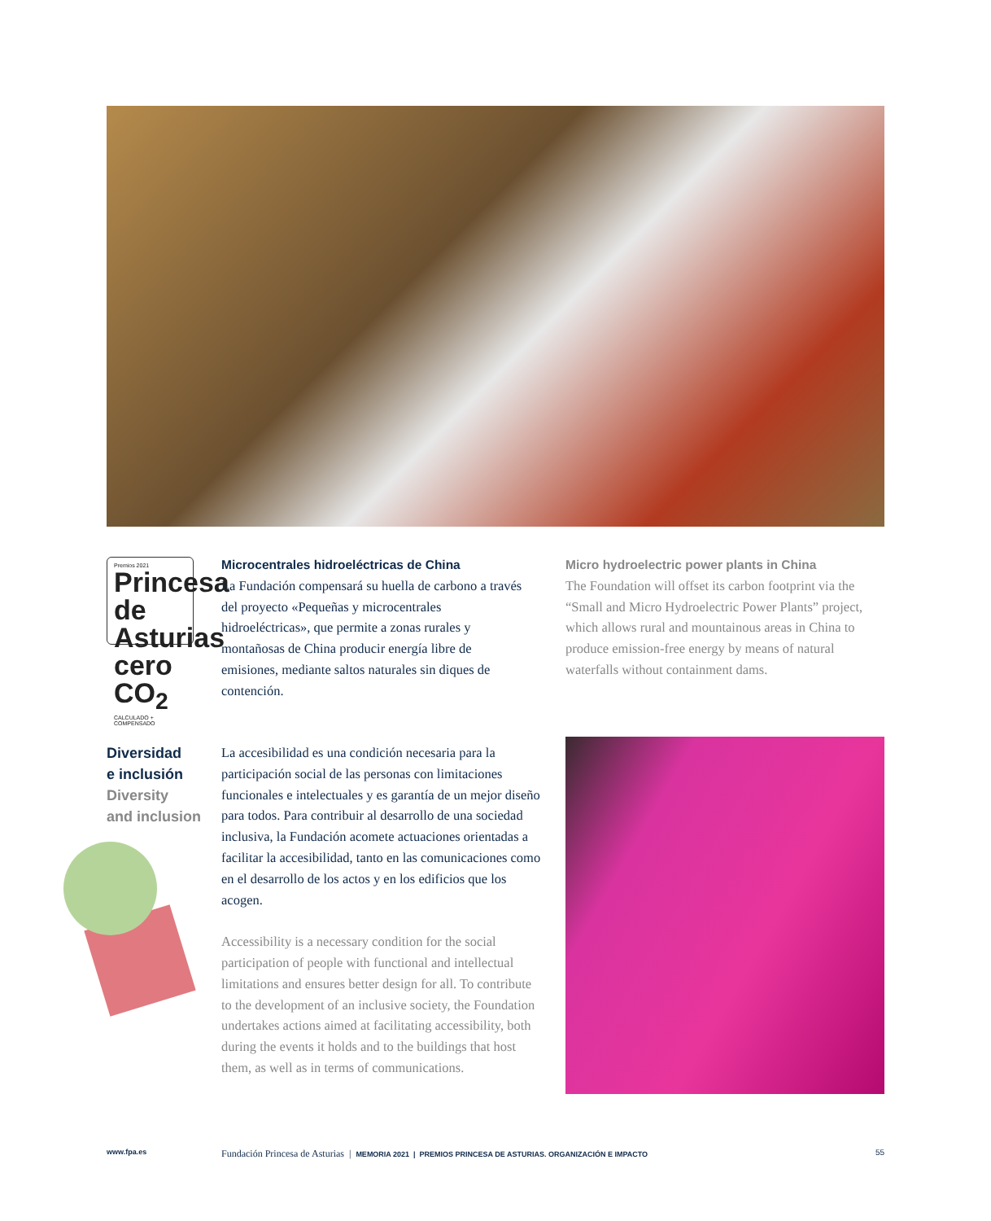Premios 2021
Princesa de Asturias
cero CO<sub>2</sub>
CALCULADO + COMPENSADO
Microcentrales hidroeléctricas de China
La Fundación compensará su huella de carbono a través del proyecto «Pequeñas y microcentrales hidroeléctricas», que permite a zonas rurales y montañosas de China producir energía libre de emisiones, mediante saltos naturales sin diques de contención.
Micro hydroelectric power plants in China
The Foundation will offset its carbon footprint via the “Small and Micro Hydroelectric Power Plants” project, which allows rural and mountainous areas in China to produce emission-free energy by means of natural waterfalls without containment dams.
Diversidad
e inclusión
Diversity
and inclusion
La accesibilidad es una condición necesaria para la participación social de las personas con limitaciones funcionales e intelectuales y es garantía de un mejor diseño para todos. Para contribuir al desarrollo de una sociedad inclusiva, la Fundación acomete actuaciones orientadas a facilitar la accesibilidad, tanto en las comunicaciones como en el desarrollo de los actos y en los edificios que los acogen.
Accessibility is a necessary condition for the social participation of people with functional and intellectual limitations and ensures better design for all. To contribute to the development of an inclusive society, the Foundation undertakes actions aimed at facilitating accessibility, both during the events it holds and to the buildings that host them, as well as in terms of communications.
www.fpa.es Fundación Princesa de Asturias | MEMORIA 2021 | PREMIOS PRINCESA DE ASTURIAS. ORGANIZACIÓN E IMPACTO 55